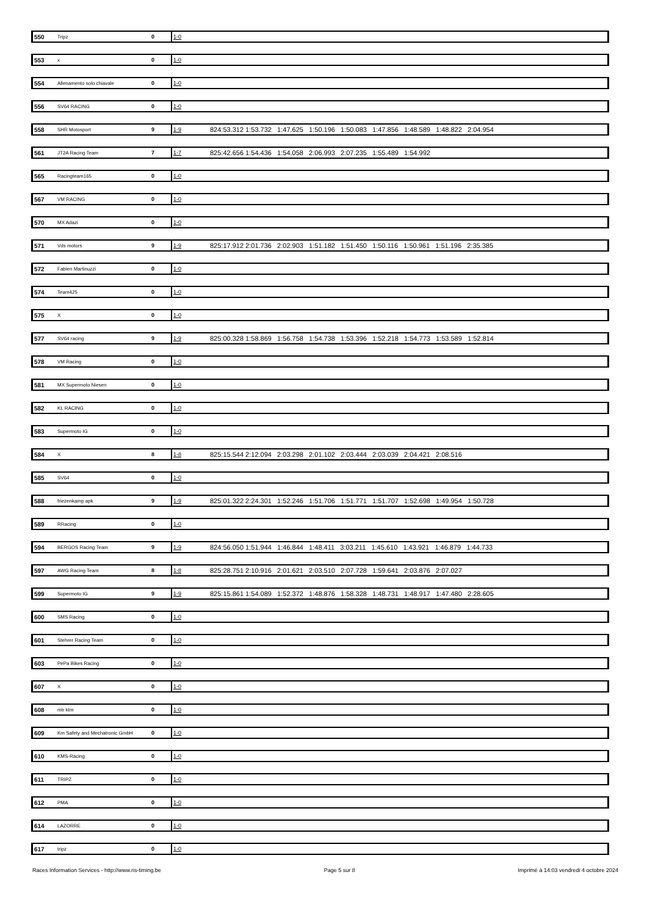| 550 | Tripz | 0 | 1-0 | |
| 553 | x | 0 | 1-0 | |
| 554 | Allenamento solo chiavale | 0 | 1-0 | |
| 556 | SV64 RACING | 0 | 1-0 | |
| 558 | SHR Motosport | 9 | 1-9 | 824:53.312 1:53.732 1:47.625 1:50.196 1:50.083 1:47.856 1:48.589 1:48.822 2:04.954 |
| 561 | JT2A Racing Team | 7 | 1-7 | 825:42.656 1:54.436 1:54.058 2:06.993 2:07.235 1:55.489 1:54.992 |
| 565 | Racingteam165 | 0 | 1-0 | |
| 567 | VM RACING | 0 | 1-0 | |
| 570 | MX Adazi | 0 | 1-0 | |
| 571 | Vds motors | 9 | 1-9 | 825:17.912 2:01.736 2:02.903 1:51.182 1:51.450 1:50.116 1:50.961 1:51.196 2:35.385 |
| 572 | Fabien Martinuzzi | 0 | 1-0 | |
| 574 | Team425 | 0 | 1-0 | |
| 575 | X | 0 | 1-0 | |
| 577 | SV64 racing | 9 | 1-9 | 825:00.328 1:58.869 1:56.758 1:54.738 1:53.396 1:52.218 1:54.773 1:53.589 1:52.814 |
| 578 | VM Racing | 0 | 1-0 | |
| 581 | MX Supermoto Niesen | 0 | 1-0 | |
| 582 | KL RACING | 0 | 1-0 | |
| 583 | Supermoto IG | 0 | 1-0 | |
| 584 | X | 8 | 1-8 | 825:15.544 2:12.094 2:03.298 2:01.102 2:03.444 2:03.039 2:04.421 2:08.516 |
| 585 | SV64 | 0 | 1-0 | |
| 588 | friezenkamp apk | 9 | 1-9 | 825:01.322 2:24.301 1:52.246 1:51.706 1:51.771 1:51.707 1:52.698 1:49.954 1:50.728 |
| 589 | RRacing | 0 | 1-0 | |
| 594 | BERGOS Racing Team | 9 | 1-9 | 824:56.050 1:51.944 1:46.844 1:48.411 3:03.211 1:45.610 1:43.921 1:46.879 1:44.733 |
| 597 | AWG Racing Team | 8 | 1-8 | 825:28.751 2:10.916 2:01.621 2:03.510 2:07.728 1:59.641 2:03.876 2:07.027 |
| 599 | Supermoto IG | 9 | 1-9 | 825:15.861 1:54.089 1:52.372 1:48.876 1:58.328 1:48.731 1:48.917 1:47.480 2:28.605 |
| 600 | SMS Racing | 0 | 1-0 | |
| 601 | Stehrer Racing Team | 0 | 1-0 | |
| 603 | PePa Bikes Racing | 0 | 1-0 | |
| 607 | X | 0 | 1-0 | |
| 608 | mtr ktm | 0 | 1-0 | |
| 609 | Km Safety and Mechatronic GmbH | 0 | 1-0 | |
| 610 | KMS-Racing | 0 | 1-0 | |
| 611 | TRIPZ | 0 | 1-0 | |
| 612 | PMA | 0 | 1-0 | |
| 614 | LAZORRE | 0 | 1-0 | |
| 617 | tripz | 0 | 1-0 | |
Races Information Services - http://www.ris-timing.be Page 5 sur 8 Imprimé à 14:03 vendredi 4 octobre 2024